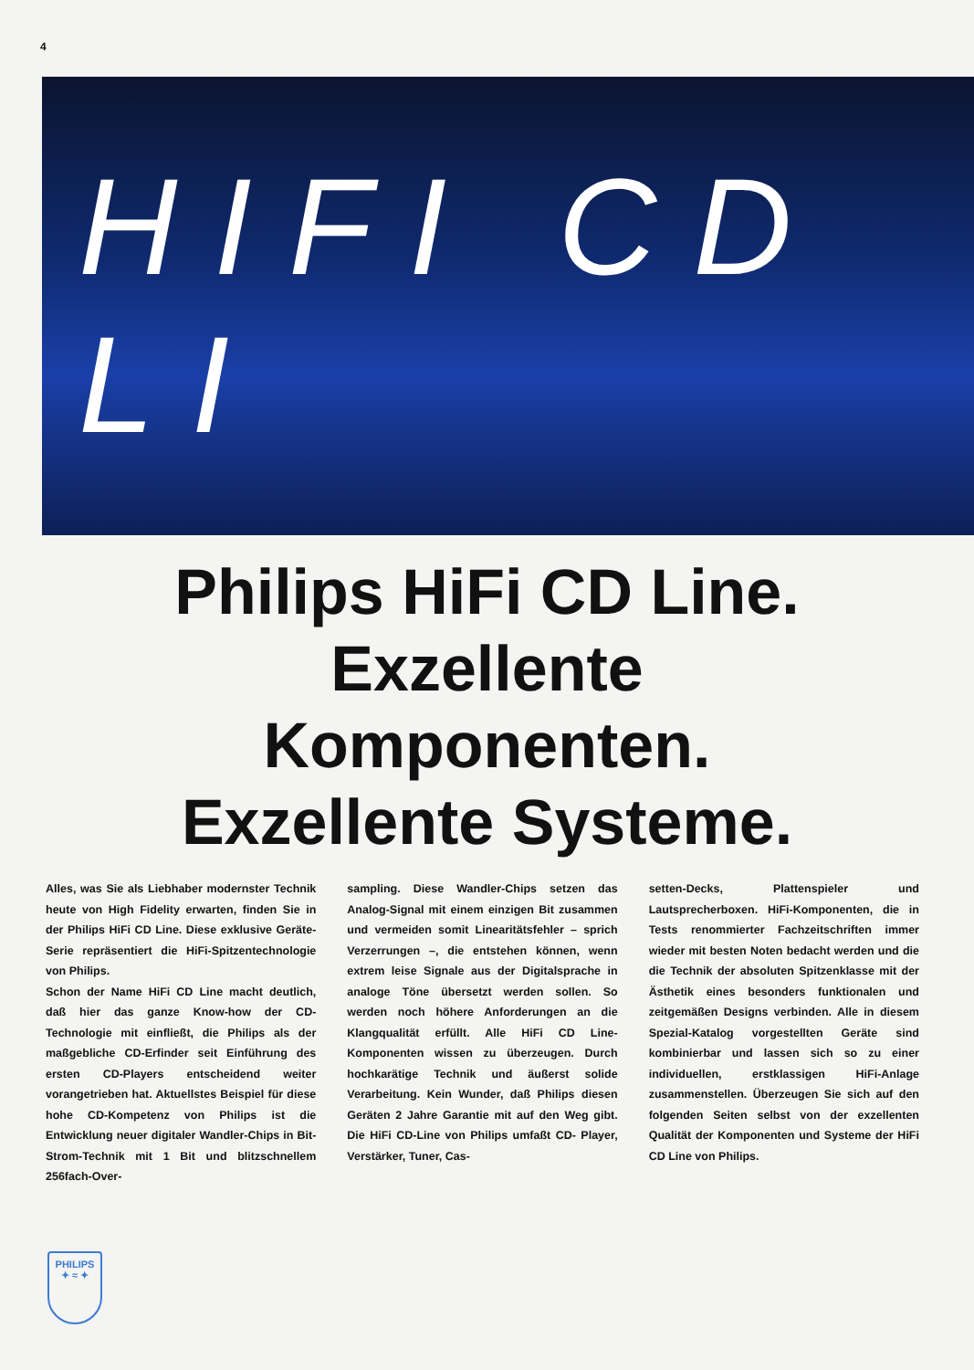4
HIFI CD LI
Philips HiFi CD Line.
Exzellente
Komponenten.
Exzellente Systeme.
Alles, was Sie als Liebhaber modernster Technik heute von High Fidelity erwarten, finden Sie in der Philips HiFi CD Line. Diese exklusive Geräte-Serie repräsentiert die HiFi-Spitzentechnologie von Philips.
Schon der Name HiFi CD Line macht deutlich, daß hier das ganze Know-how der CD-Technologie mit einfließt, die Philips als der maßgebliche CD-Erfinder seit Einführung des ersten CD-Players entscheidend weiter vorangetrieben hat. Aktuellstes Beispiel für diese hohe CD-Kompetenz von Philips ist die Entwicklung neuer digitaler Wandler-Chips in Bit-Strom-Technik mit 1 Bit und blitzschnellem 256fach-Over-
sampling. Diese Wandler-Chips setzen das Analog-Signal mit einem einzigen Bit zusammen und vermeiden somit Linearitätsfehler – sprich Verzerrungen –, die entstehen können, wenn extrem leise Signale aus der Digitalsprache in analoge Töne übersetzt werden sollen. So werden noch höhere Anforderungen an die Klangqualität erfüllt. Alle HiFi CD Line-Komponenten wissen zu überzeugen. Durch hochkarätige Technik und äußerst solide Verarbeitung. Kein Wunder, daß Philips diesen Geräten 2 Jahre Garantie mit auf den Weg gibt. Die HiFi CD-Line von Philips umfaßt CD- Player, Verstärker, Tuner, Cas-
setten-Decks, Plattenspieler und Lautsprecherboxen. HiFi-Komponenten, die in Tests renommierter Fachzeitschriften immer wieder mit besten Noten bedacht werden und die die Technik der absoluten Spitzenklasse mit der Ästhetik eines besonders funktionalen und zeitgemäßen Designs verbinden. Alle in diesem Spezial-Katalog vorgestellten Geräte sind kombinierbar und lassen sich so zu einer individuellen, erstklassigen HiFi-Anlage zusammenstellen. Überzeugen Sie sich auf den folgenden Seiten selbst von der exzellenten Qualität der Komponenten und Systeme der HiFi CD Line von Philips.
PHILIPS
✦ ≈ ✦